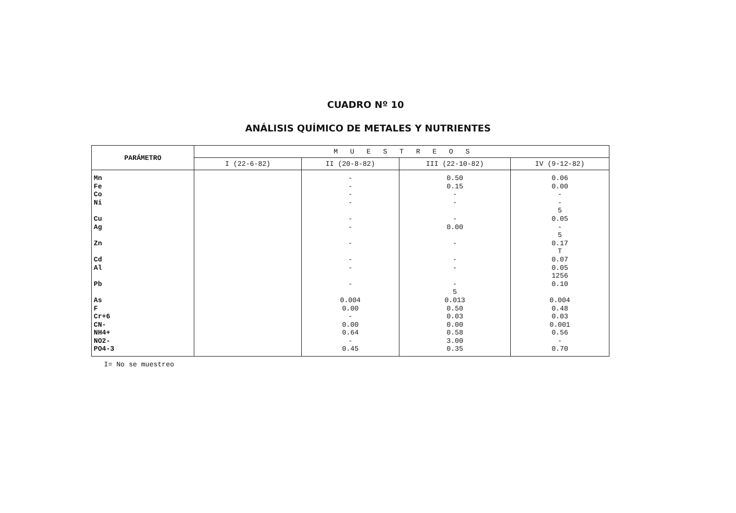CUADRO Nº 10
ANÁLISIS QUÍMICO DE METALES Y NUTRIENTES
| PARÁMETRO | M U E S T R E O S | | | |
| | I (22-6-82) | II (20-8-82) | III (22-10-82) | IV (9-12-82) |
| Mn Fe Co Ni Cu Ag Zn Cd Al Pb As F Cr+6 CN- NH4+ NO2- PO4-3 | | - - - - - - - - - - 0.004 0.00 - 0.00 0.64 - 0.45 | 0.50 0.15 - - - 0.00 - - - - 5 0.013 0.50 0.03 0.00 0.58 3.00 0.35 | 0.06 0.00 - - 5 0.05 - 5 0.17 T 0.07 0.05 1256 0.10 0.004 0.48 0.03 0.001 0.56 - 0.70 |
I= No se muestreo